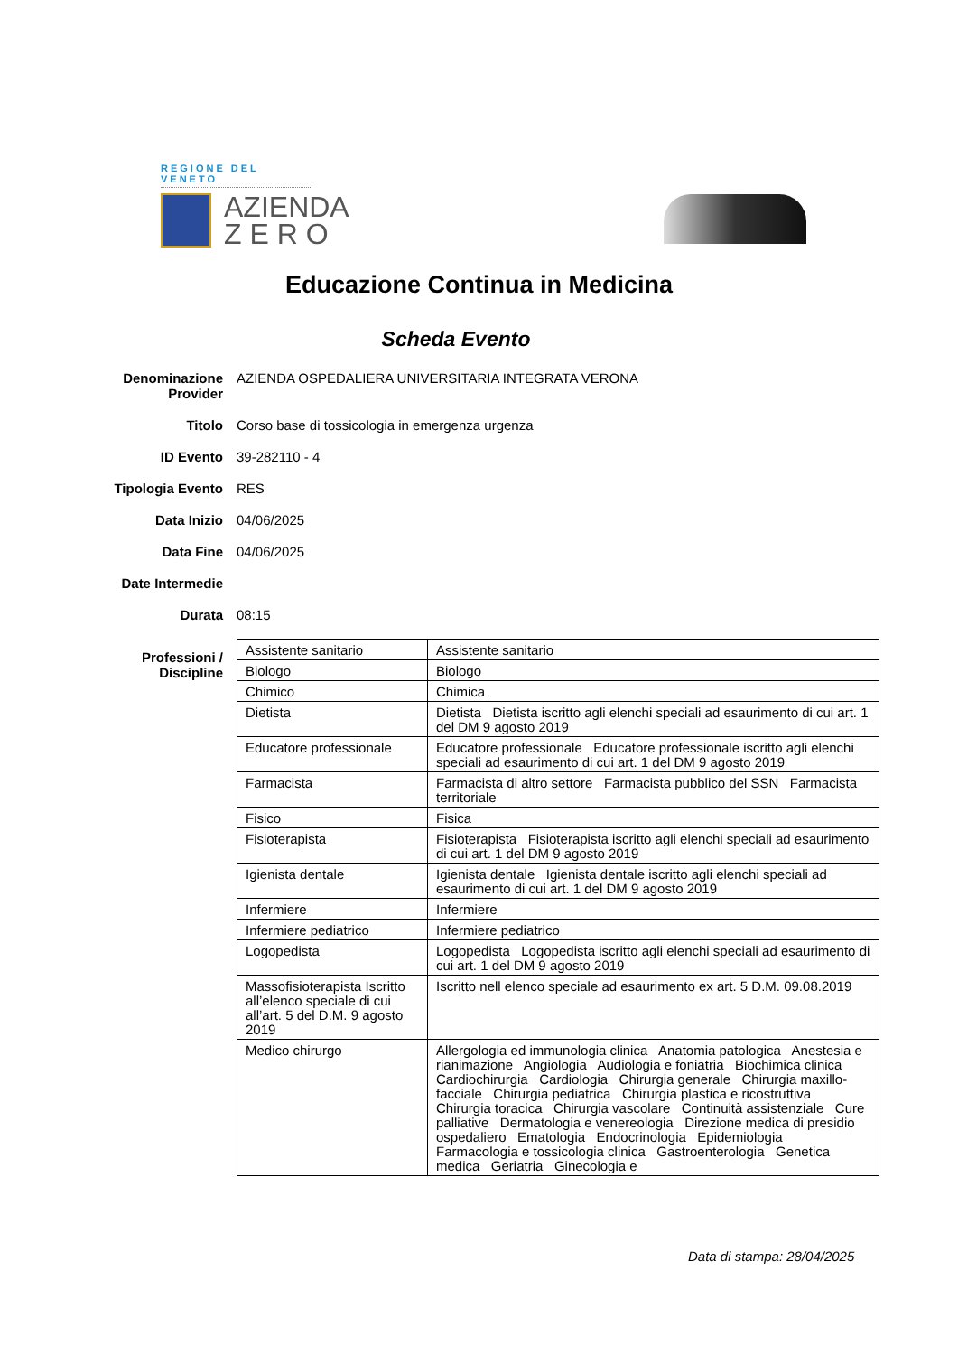REGIONE DEL VENETO
AZIENDA
Z E R O
Educazione Continua in Medicina
Scheda Evento
Denominazione Provider
AZIENDA OSPEDALIERA UNIVERSITARIA INTEGRATA VERONA
Titolo Corso base di tossicologia in emergenza urgenza
ID Evento 39-282110 - 4
Tipologia Evento RES
Data Inizio 04/06/2025
Data Fine 04/06/2025
Date Intermedie
Durata 08:15
Professioni / Discipline
| Assistente sanitario | Assistente sanitario |
| Biologo | Biologo |
| Chimico | Chimica |
| Dietista | Dietista Dietista iscritto agli elenchi speciali ad esaurimento di cui art. 1 del DM 9 agosto 2019 |
| Educatore professionale | Educatore professionale Educatore professionale iscritto agli elenchi speciali ad esaurimento di cui art. 1 del DM 9 agosto 2019 |
| Farmacista | Farmacista di altro settore Farmacista pubblico del SSN Farmacista territoriale |
| Fisico | Fisica |
| Fisioterapista | Fisioterapista Fisioterapista iscritto agli elenchi speciali ad esaurimento di cui art. 1 del DM 9 agosto 2019 |
| Igienista dentale | Igienista dentale Igienista dentale iscritto agli elenchi speciali ad esaurimento di cui art. 1 del DM 9 agosto 2019 |
| Infermiere | Infermiere |
| Infermiere pediatrico | Infermiere pediatrico |
| Logopedista | Logopedista Logopedista iscritto agli elenchi speciali ad esaurimento di cui art. 1 del DM 9 agosto 2019 |
| Massofisioterapista Iscritto all’elenco speciale di cui all’art. 5 del D.M. 9 agosto 2019 | Iscritto nell elenco speciale ad esaurimento ex art. 5 D.M. 09.08.2019 |
| Medico chirurgo | Allergologia ed immunologia clinica Anatomia patologica Anestesia e rianimazione Angiologia Audiologia e foniatria Biochimica clinica Cardiochirurgia Cardiologia Chirurgia generale Chirurgia maxillo-facciale Chirurgia pediatrica Chirurgia plastica e ricostruttiva Chirurgia toracica Chirurgia vascolare Continuità assistenziale Cure palliative Dermatologia e venereologia Direzione medica di presidio ospedaliero Ematologia Endocrinologia Epidemiologia Farmacologia e tossicologia clinica Gastroenterologia Genetica medica Geriatria Ginecologia e |
Data di stampa: 28/04/2025